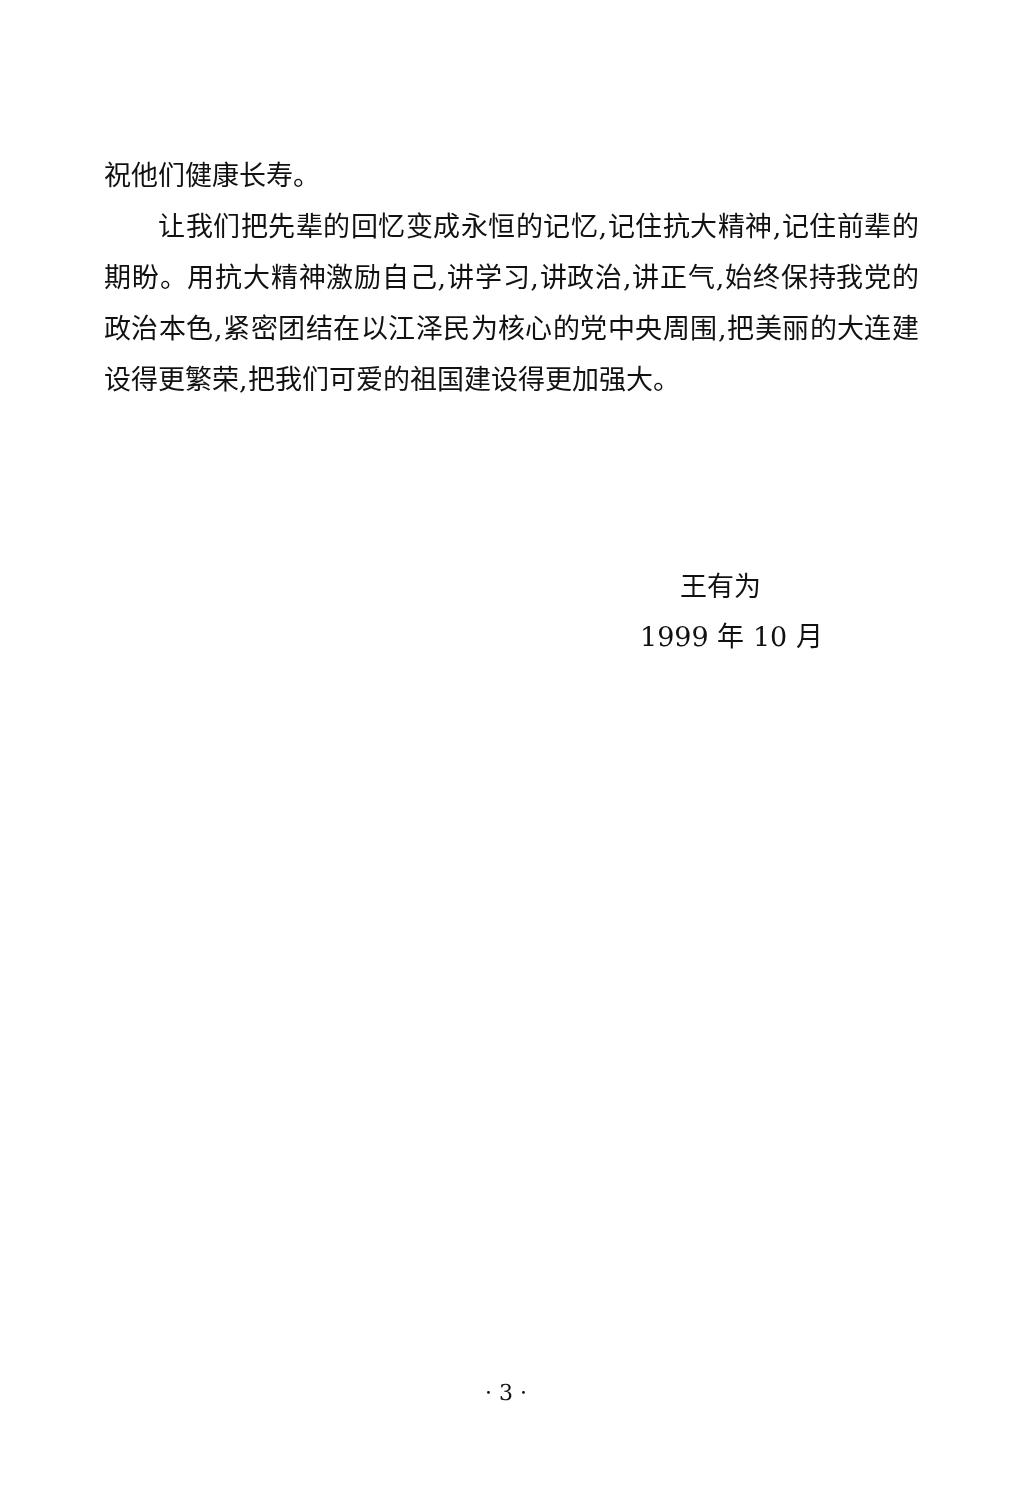祝他们健康长寿。
让我们把先辈的回忆变成永恒的记忆,记住抗大精神,记住前辈的期盼。用抗大精神激励自己,讲学习,讲政治,讲正气,始终保持我党的政治本色,紧密团结在以江泽民为核心的党中央周围,把美丽的大连建设得更繁荣,把我们可爱的祖国建设得更加强大。
王有为
1999 年 10 月
· 3 ·